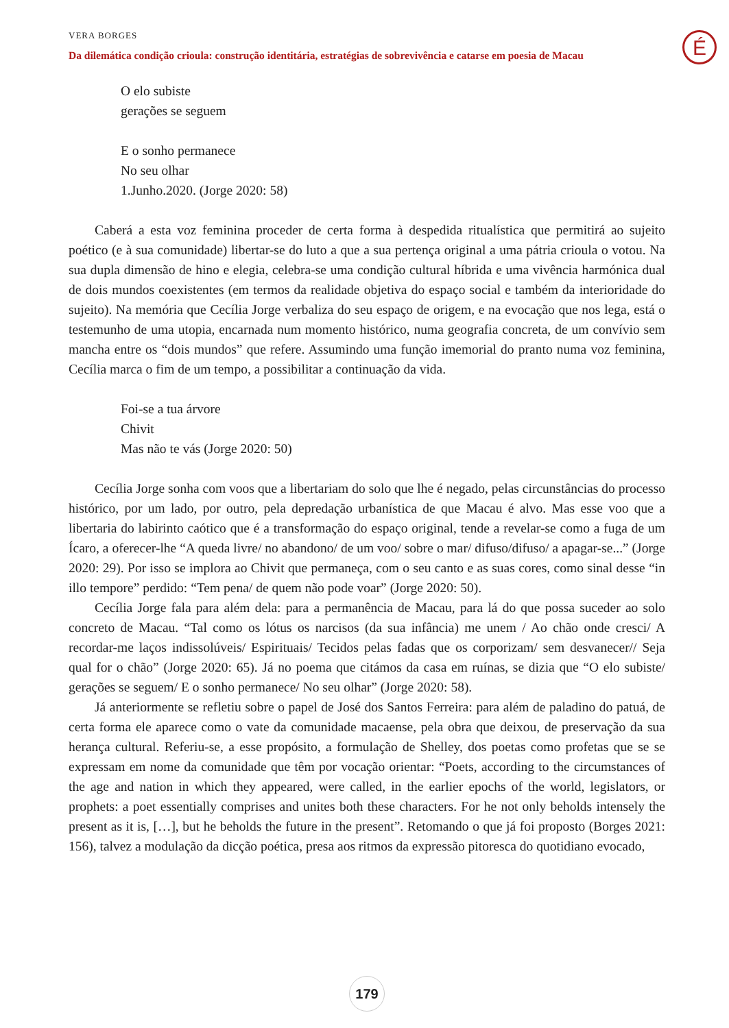VERA BORGES
Da dilemática condição crioula: construção identitária, estratégias de sobrevivência e catarse em poesia de Macau
É
O elo subiste
gerações se seguem
E o sonho permanece
No seu olhar
1.Junho.2020. (Jorge 2020: 58)
Caberá a esta voz feminina proceder de certa forma à despedida ritualística que permitirá ao sujeito poético (e à sua comunidade) libertar-se do luto a que a sua pertença original a uma pátria crioula o votou. Na sua dupla dimensão de hino e elegia, celebra-se uma condição cultural híbrida e uma vivência harmónica dual de dois mundos coexistentes (em termos da realidade objetiva do espaço social e também da interioridade do sujeito). Na memória que Cecília Jorge verbaliza do seu espaço de origem, e na evocação que nos lega, está o testemunho de uma utopia, encarnada num momento histórico, numa geografia concreta, de um convívio sem mancha entre os “dois mundos” que refere. Assumindo uma função imemorial do pranto numa voz feminina, Cecília marca o fim de um tempo, a possibilitar a continuação da vida.
Foi-se a tua árvore
Chivit
Mas não te vás (Jorge 2020: 50)
Cecília Jorge sonha com voos que a libertariam do solo que lhe é negado, pelas circunstâncias do processo histórico, por um lado, por outro, pela depredação urbanística de que Macau é alvo. Mas esse voo que a libertaria do labirinto caótico que é a transformação do espaço original, tende a revelar-se como a fuga de um Ícaro, a oferecer-lhe “A queda livre/ no abandono/ de um voo/ sobre o mar/ difuso/difuso/ a apagar-se...” (Jorge 2020: 29). Por isso se implora ao Chivit que permaneça, com o seu canto e as suas cores, como sinal desse “in illo tempore” perdido: “Tem pena/ de quem não pode voar” (Jorge 2020: 50).
Cecília Jorge fala para além dela: para a permanência de Macau, para lá do que possa suceder ao solo concreto de Macau. “Tal como os lótus os narcisos (da sua infância) me unem / Ao chão onde cresci/ A recordar-me laços indissolúveis/ Espirituais/ Tecidos pelas fadas que os corporizam/ sem desvanecer// Seja qual for o chão” (Jorge 2020: 65). Já no poema que citámos da casa em ruínas, se dizia que “O elo subiste/ gerações se seguem/ E o sonho permanece/ No seu olhar” (Jorge 2020: 58).
Já anteriormente se refletiu sobre o papel de José dos Santos Ferreira: para além de paladino do patuá, de certa forma ele aparece como o vate da comunidade macaense, pela obra que deixou, de preservação da sua herança cultural. Referiu-se, a esse propósito, a formulação de Shelley, dos poetas como profetas que se se expressam em nome da comunidade que têm por vocação orientar: “Poets, according to the circumstances of the age and nation in which they appeared, were called, in the earlier epochs of the world, legislators, or prophets: a poet essentially comprises and unites both these characters. For he not only beholds intensely the present as it is, […], but he beholds the future in the present”. Retomando o que já foi proposto (Borges 2021: 156), talvez a modulação da dicção poética, presa aos ritmos da expressão pitoresca do quotidiano evocado,
179